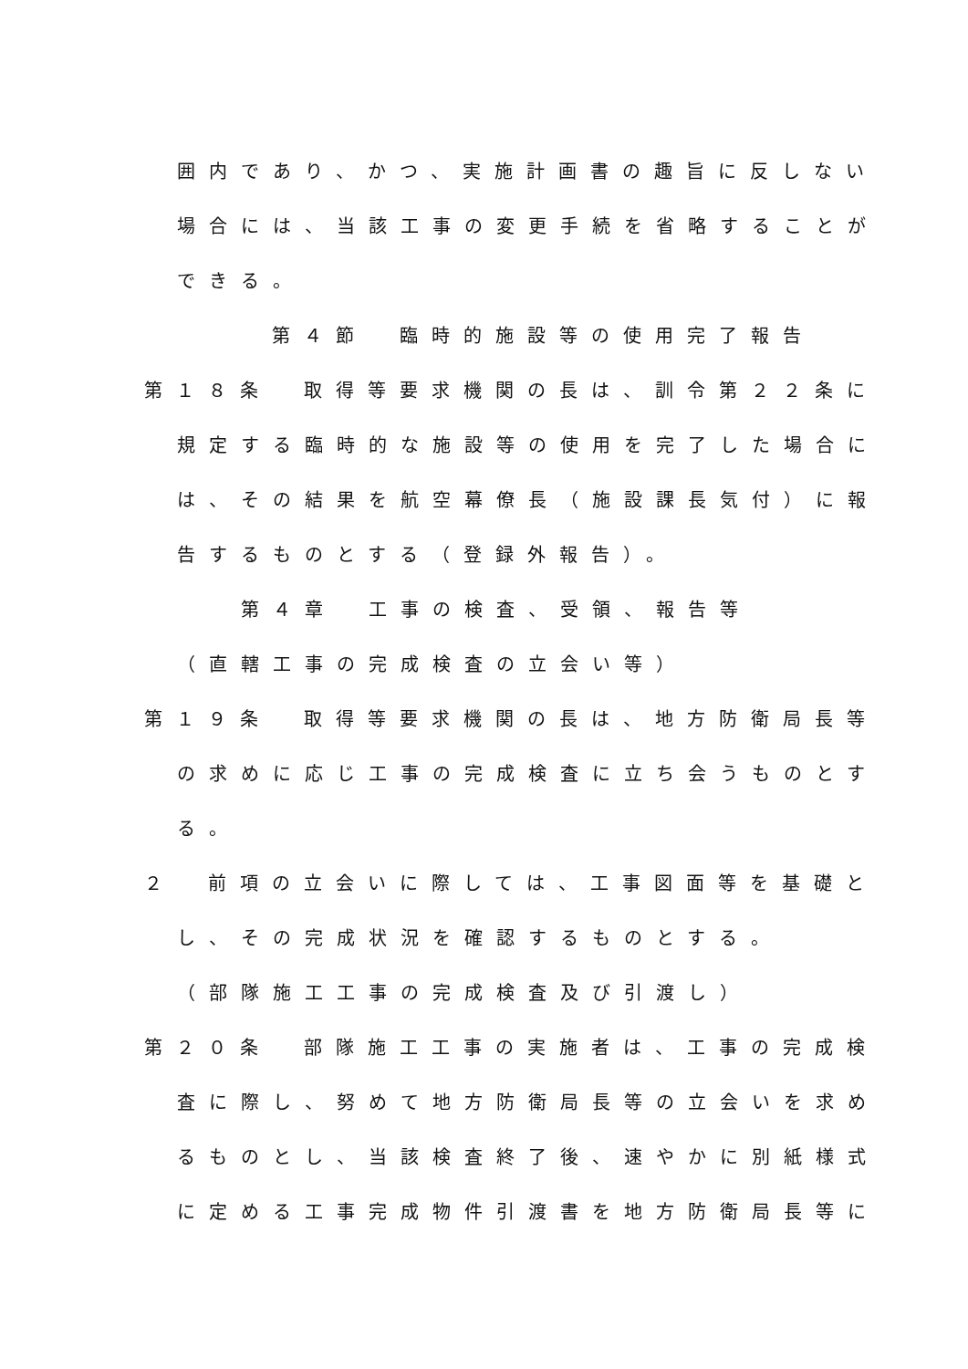囲内であり、かつ、実施計画書の趣旨に反しない
場合には、当該工事の変更手続を省略することが
できる。
第４節　臨時的施設等の使用完了報告
第１８条　取得等要求機関の長は、訓令第２２条に
規定する臨時的な施設等の使用を完了した場合に
は、その結果を航空幕僚長（施設課長気付）に報
告するものとする（登録外報告）。
第４章　工事の検査、受領、報告等
（直轄工事の完成検査の立会い等）
第１９条　取得等要求機関の長は、地方防衛局長等
の求めに応じ工事の完成検査に立ち会うものとす
る。
２　前項の立会いに際しては、工事図面等を基礎と
し、その完成状況を確認するものとする。
（部隊施工工事の完成検査及び引渡し）
第２０条　部隊施工工事の実施者は、工事の完成検
査に際し、努めて地方防衛局長等の立会いを求め
るものとし、当該検査終了後、速やかに別紙様式
に定める工事完成物件引渡書を地方防衛局長等に